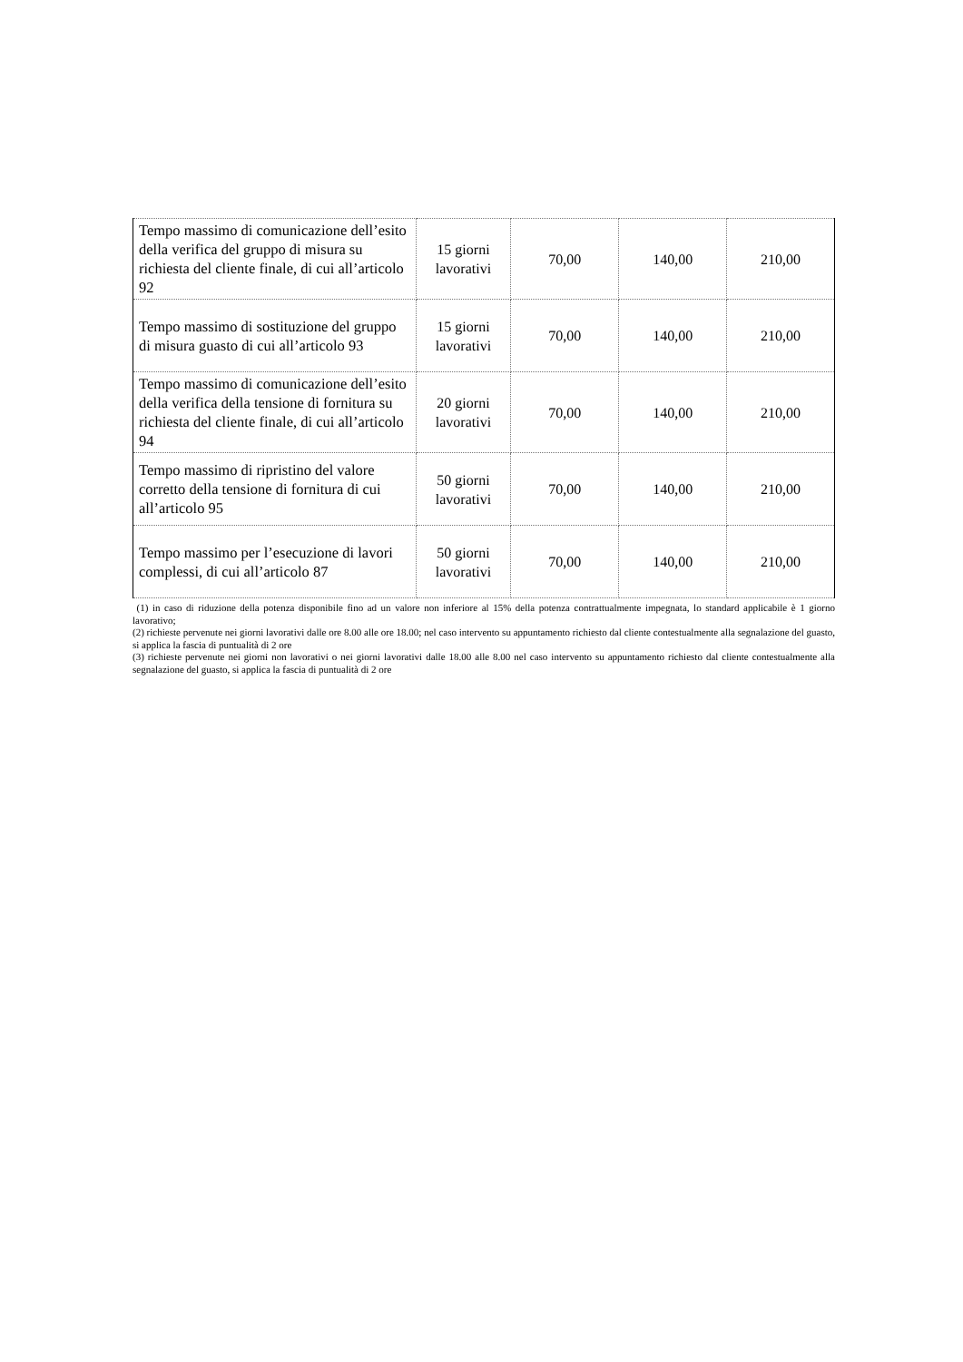| Tempo massimo di comunicazione dell’esito della verifica del gruppo di misura su richiesta del cliente finale, di cui all’articolo 92 | 15 giorni lavorativi | 70,00 | 140,00 | 210,00 |
| Tempo massimo di sostituzione del gruppo di misura guasto di cui all’articolo 93 | 15 giorni lavorativi | 70,00 | 140,00 | 210,00 |
| Tempo massimo di comunicazione dell’esito della verifica della tensione di fornitura su richiesta del cliente finale, di cui all’articolo 94 | 20 giorni lavorativi | 70,00 | 140,00 | 210,00 |
| Tempo massimo di ripristino del valore corretto della tensione di fornitura di cui all’articolo 95 | 50 giorni lavorativi | 70,00 | 140,00 | 210,00 |
| Tempo massimo per l’esecuzione di lavori complessi, di cui all’articolo 87 | 50 giorni lavorativi | 70,00 | 140,00 | 210,00 |
(1) in caso di riduzione della potenza disponibile fino ad un valore non inferiore al 15% della potenza contrattualmente impegnata, lo standard applicabile è 1 giorno lavorativo;
(2) richieste pervenute nei giorni lavorativi dalle ore 8.00 alle ore 18.00; nel caso intervento su appuntamento richiesto dal cliente contestualmente alla segnalazione del guasto, si applica la fascia di puntualità di 2 ore
(3) richieste pervenute nei giorni non lavorativi o nei giorni lavorativi dalle 18.00 alle 8.00 nel caso intervento su appuntamento richiesto dal cliente contestualmente alla segnalazione del guasto, si applica la fascia di puntualità di 2 ore